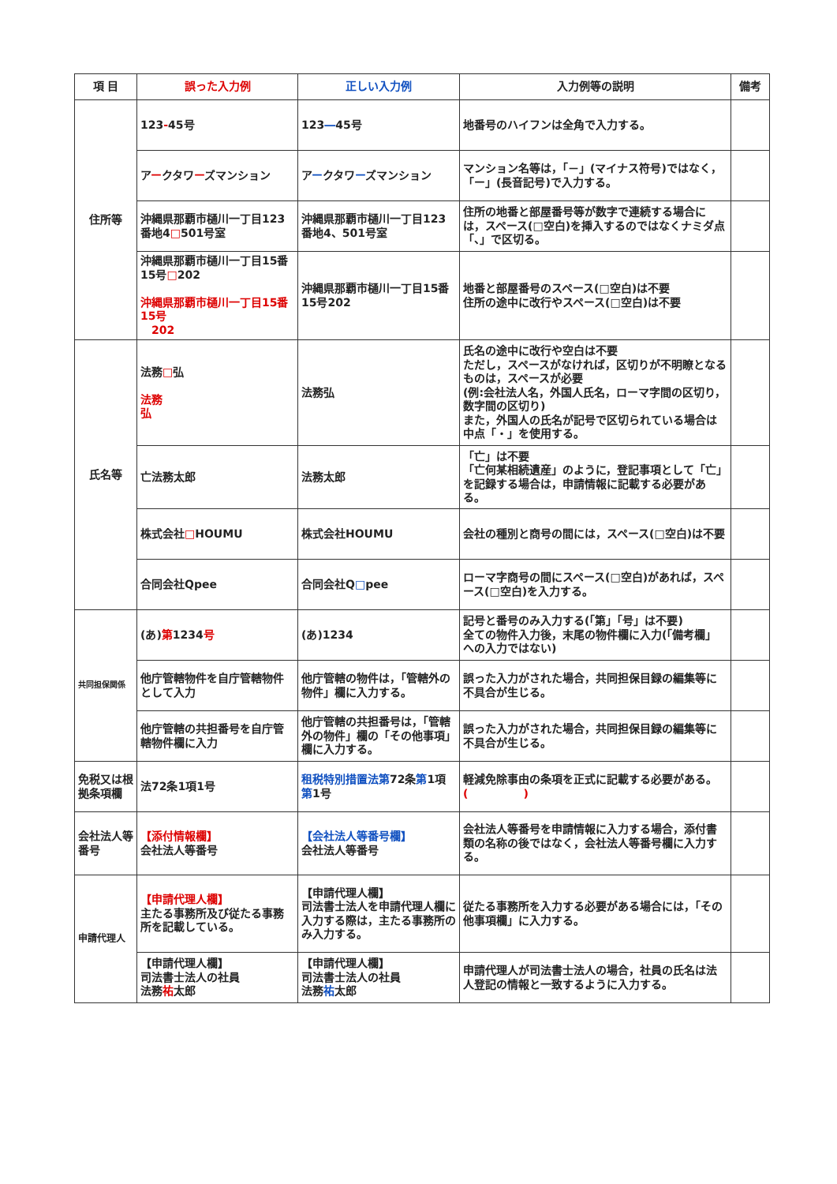| 項 目 | 誤った入力例 | 正しい入力例 | 入力例等の説明 | 備考 |
| --- | --- | --- | --- | --- |
| 住所等 | 123 - 45号 | 123 ― 45号 | 地番号のハイフンは全角で入力する。 | |
| | ア ー クタワ ー ズマンション | ア ー クタワ ー ズマンション | マンション名等は，「－」(マイナス符号)ではなく，「ー」(長音記号)で入力する。 | |
| | 沖縄県那覇市樋川一丁目123番地4 □ 501号室 | 沖縄県那覇市樋川一丁目123番地4、501号室 | 住所の地番と部屋番号等が数字で連続する場合には，スペース(□空白)を挿入するのではなくナミダ点「、」で区切る。 | |
| | 沖縄県那覇市樋川一丁目15番15号 □ 202 沖縄県那覇市樋川一丁目15番15号 202 | 沖縄県那覇市樋川一丁目15番15号202 | 地番と部屋番号のスペース(□空白)は不要 住所の途中に改行やスペース(□空白)は不要 | |
| 氏名等 | 法務 □ 弘 法務 弘 | 法務弘 | 氏名の途中に改行や空白は不要 ただし，スペースがなければ，区切りが不明瞭となるものは，スペースが必要 (例:会社法人名，外国人氏名，ローマ字間の区切り，数字間の区切り) また，外国人の氏名が記号で区切られている場合は中点「・」を使用する。 | |
| | 亡法務太郎 | 法務太郎 | 「亡」は不要 「亡何某相続遺産」のように，登記事項として「亡」を記録する場合は，申請情報に記載する必要がある。 | |
| | 株式会社 □ HOUMU | 株式会社HOUMU | 会社の種別と商号の間には，スペース(□空白)は不要 | |
| | 合同会社Qpee | 合同会社Q □ pee | ローマ字商号の間にスペース(□空白)があれば，スペース(□空白)を入力する。 | |
| 共同担保関係 | (あ) 第 1234 号 | (あ)1234 | 記号と番号のみ入力する(「第」「号」は不要) 全ての物件入力後，末尾の物件欄に入力(「備考欄」への入力ではない) | |
| | 他庁管轄物件を自庁管轄物件として入力 | 他庁管轄の物件は，「管轄外の物件」欄に入力する。 | 誤った入力がされた場合，共同担保目録の編集等に不具合が生じる。 | |
| | 他庁管轄の共担番号を自庁管轄物件欄に入力 | 他庁管轄の共担番号は，「管轄外の物件」欄の「その他事項」欄に入力する。 | 誤った入力がされた場合，共同担保目録の編集等に不具合が生じる。 | |
| 免税又は根拠条項欄 | 法72条1項1号 | 租税特別措置法第 72条 第 1項 第 1号 | 軽減免除事由の条項を正式に記載する必要がある。 ( ) | |
| 会社法人等番号 | 【添付情報欄】 会社法人等番号 | 【会社法人等番号欄】 会社法人等番号 | 会社法人等番号を申請情報に入力する場合，添付書類の名称の後ではなく，会社法人等番号欄に入力する。 | |
| 申請代理人 | 【申請代理人欄】 主たる事務所及び従たる事務所を記載している。 | 【申請代理人欄】 司法書士法人を申請代理人欄に入力する際は，主たる事務所のみ入力する。 | 従たる事務所を入力する必要がある場合には，「その他事項欄」に入力する。 | |
| | 【申請代理人欄】 司法書士法人の社員 法務 祐 太郎 | 【申請代理人欄】 司法書士法人の社員 法務 祐 太郎 | 申請代理人が司法書士法人の場合，社員の氏名は法人登記の情報と一致するように入力する。 | |